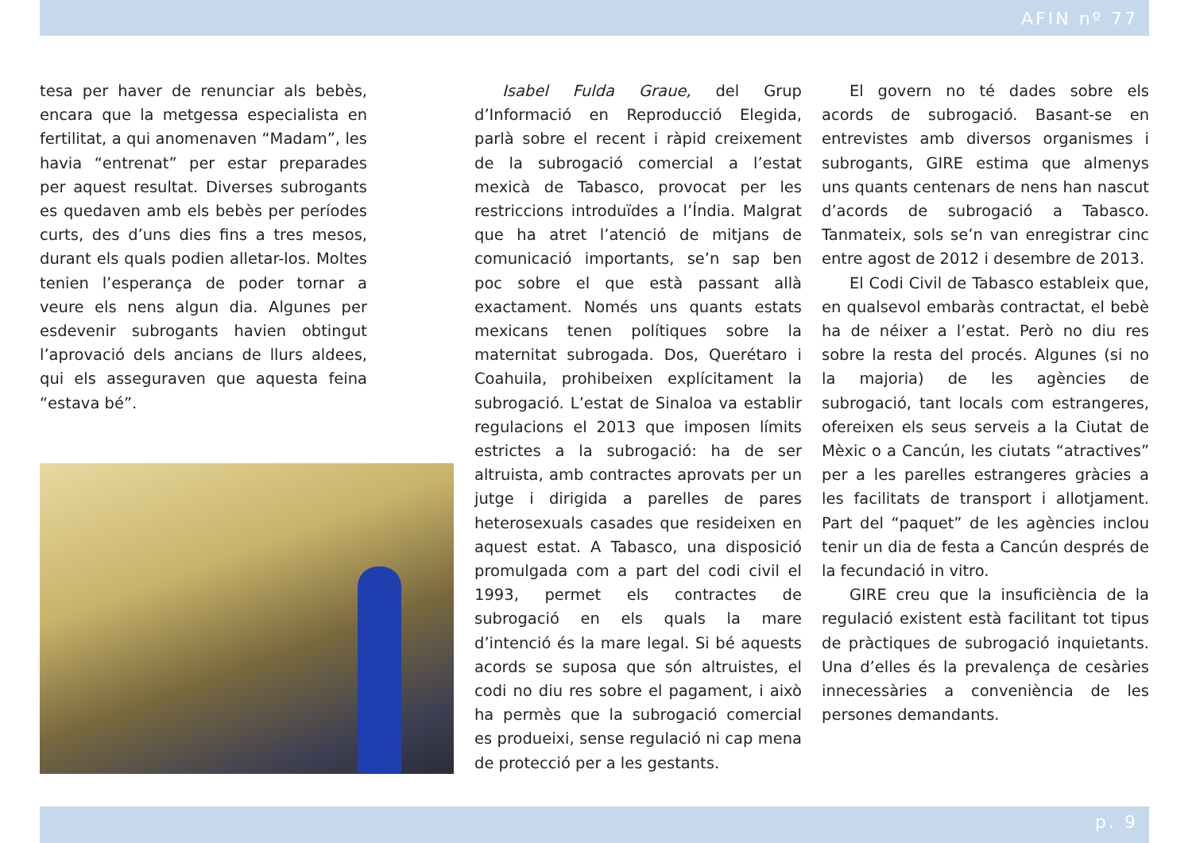AFIN nº 77
tesa per haver de renunciar als bebès, encara que la metgessa especialista en fertilitat, a qui anomenaven “Madam”, les havia “entrenat” per estar preparades per aquest resultat. Diverses subrogants es quedaven amb els bebès per períodes curts, des d’uns dies fins a tres mesos, durant els quals podien alletar-los. Moltes tenien l’esperança de poder tornar a veure els nens algun dia. Algunes per esdevenir subrogants havien obtingut l’aprovació dels ancians de llurs aldees, qui els asseguraven que aquesta feina “estava bé”.
Isabel Fulda Graue, del Grup d’Informació en Reproducció Elegida, parlà sobre el recent i ràpid creixement de la subrogació comercial a l’estat mexicà de Tabasco, provocat per les restriccions introduïdes a l’Índia. Malgrat que ha atret l’atenció de mitjans de comunicació importants, se’n sap ben poc sobre el que està passant allà exactament. Només uns quants estats mexicans tenen polítiques sobre la maternitat subrogada. Dos, Querétaro i Coahuila, prohibeixen explícitament la subrogació. L’estat de Sinaloa va establir regulacions el 2013 que imposen límits estrictes a la subrogació: ha de ser altruista, amb contractes aprovats per un jutge i dirigida a parelles de pares heterosexuals casades que resideixen en aquest estat. A Tabasco, una disposició promulgada com a part del codi civil el 1993, permet els contractes de subrogació en els quals la mare d’intenció és la mare legal. Si bé aquests acords se suposa que són altruistes, el codi no diu res sobre el pagament, i això ha permès que la subrogació comercial es produeixi, sense regulació ni cap mena de protecció per a les gestants.
El govern no té dades sobre els acords de subrogació. Basant-se en entrevistes amb diversos organismes i subrogants, GIRE estima que almenys uns quants centenars de nens han nascut d’acords de subrogació a Tabasco. Tanmateix, sols se’n van enregistrar cinc entre agost de 2012 i desembre de 2013.
El Codi Civil de Tabasco estableix que, en qualsevol embaràs contractat, el bebè ha de néixer a l’estat. Però no diu res sobre la resta del procés. Algunes (si no la majoria) de les agències de subrogació, tant locals com estrangeres, ofereixen els seus serveis a la Ciutat de Mèxic o a Cancún, les ciutats “atractives” per a les parelles estrangeres gràcies a les facilitats de transport i allotjament. Part del “paquet” de les agències inclou tenir un dia de festa a Cancún després de la fecundació in vitro.
GIRE creu que la insuficiència de la regulació existent està facilitant tot tipus de pràctiques de subrogació inquietants. Una d’elles és la prevalença de cesàries innecessàries a conveniència de les persones demandants.
p. 9